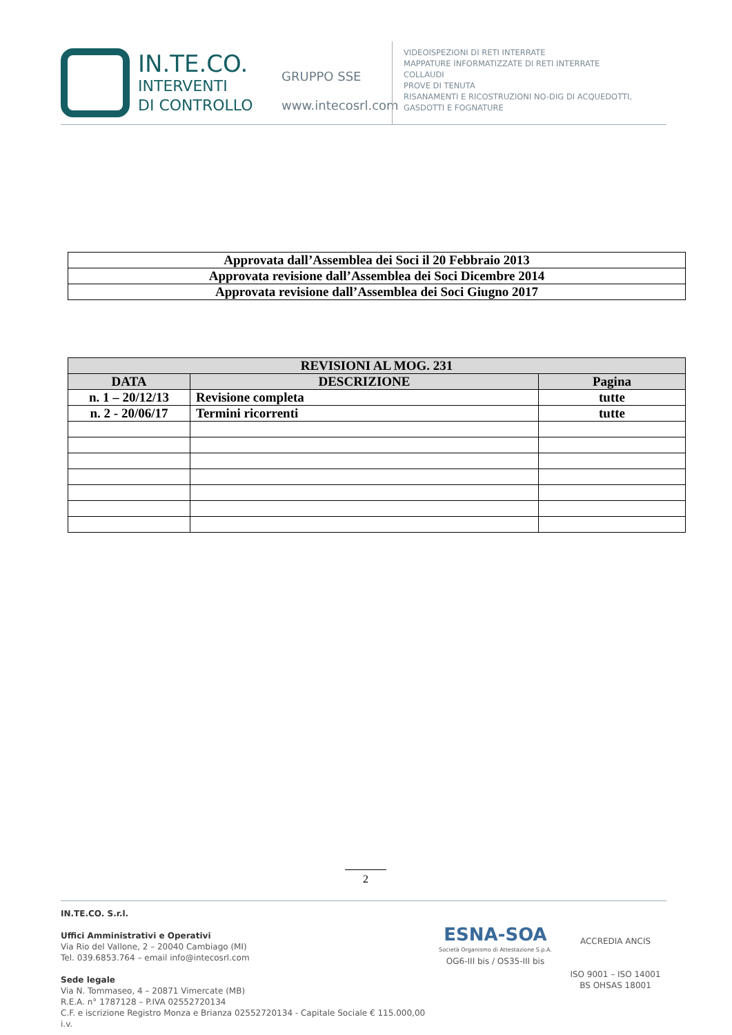IN.TE.CO.
INTERVENTI
DI CONTROLLO
GRUPPO SSE
www.intecosrl.com
VIDEOISPEZIONI DI RETI INTERRATE
MAPPATURE INFORMATIZZATE DI RETI INTERRATE
COLLAUDI
PROVE DI TENUTA
RISANAMENTI E RICOSTRUZIONI NO-DIG DI ACQUEDOTTI,
GASDOTTI E FOGNATURE
| Approvata dall’Assemblea dei Soci il 20 Febbraio 2013 |
| Approvata revisione dall’Assemblea dei Soci Dicembre 2014 |
| Approvata revisione dall’Assemblea dei Soci Giugno 2017 |
| REVISIONI AL MOG. 231 | | |
| --- | --- | --- |
| DATA | DESCRIZIONE | Pagina |
| n. 1 – 20/12/13 | Revisione completa | tutte |
| n. 2 - 20/06/17 | Termini ricorrenti | tutte |
2
IN.TE.CO. S.r.l.
Uffici Amministrativi e Operativi
Via Rio del Vallone, 2 – 20040 Cambiago (MI)
Tel. 039.6853.764 – email info@intecosrl.com
Sede legale
Via N. Tommaseo, 4 – 20871 Vimercate (MB)
R.E.A. n° 1787128 – P.IVA 02552720134
C.F. e iscrizione Registro Monza e Brianza 02552720134 - Capitale Sociale € 115.000,00 i.v.
ESNA-SOA
Società Organismo di Attestazione S.p.A.
OG6-III bis / OS35-III bis
ACCREDIA ANCIS
ISO 9001 – ISO 14001
BS OHSAS 18001